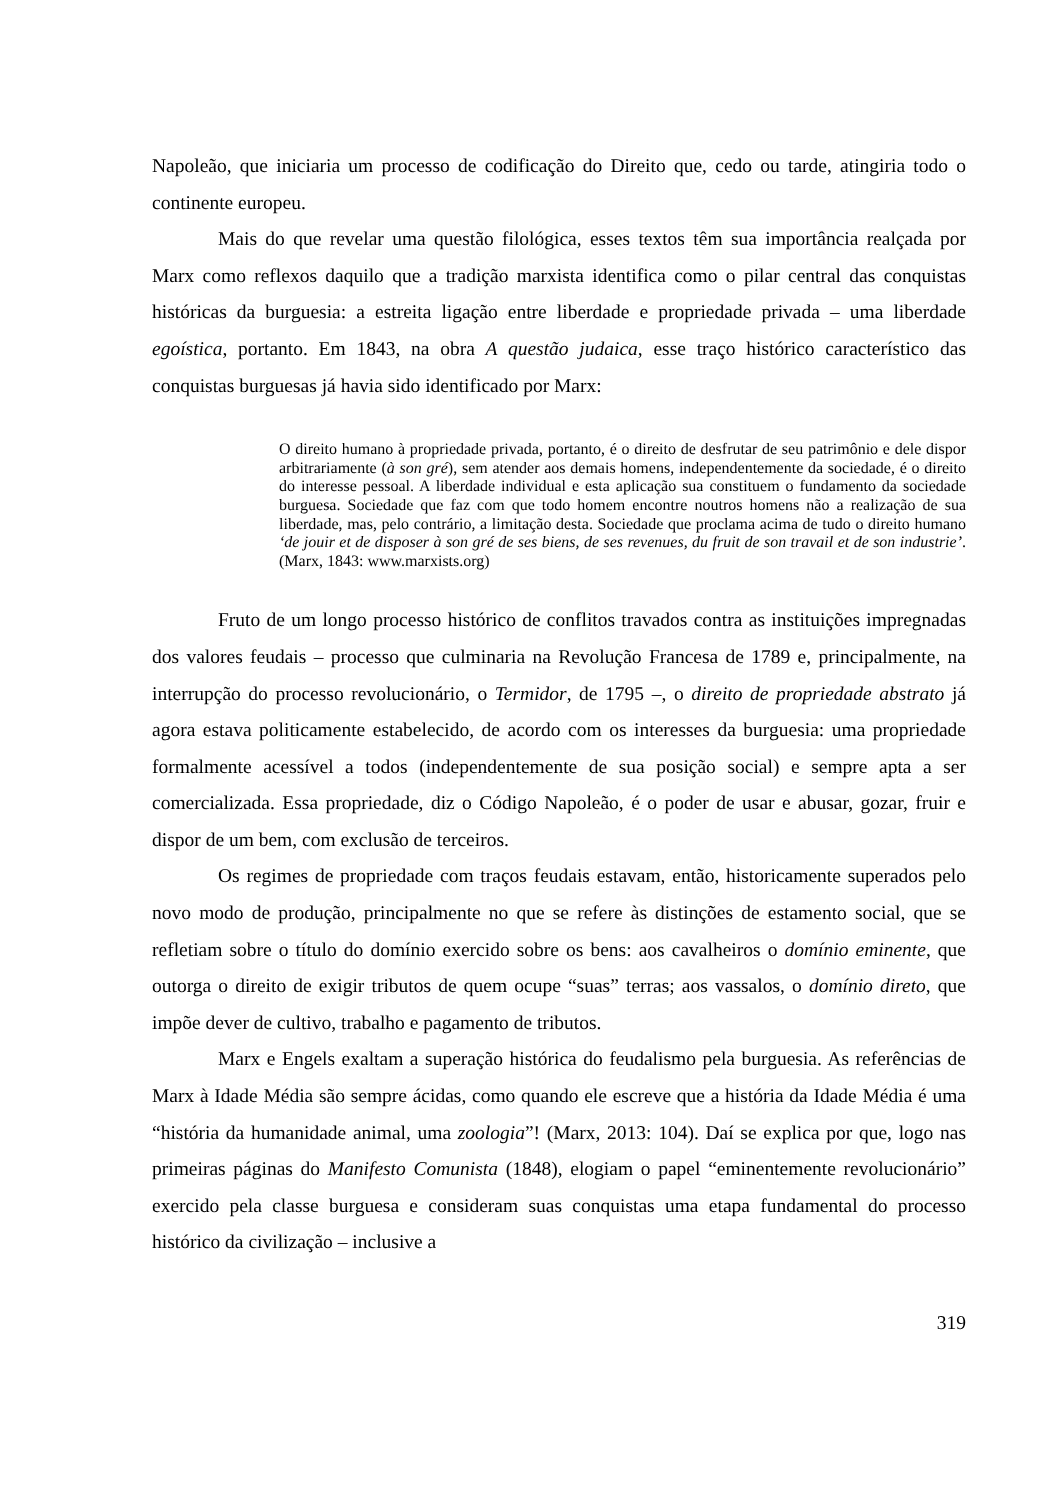Napoleão, que iniciaria um processo de codificação do Direito que, cedo ou tarde, atingiria todo o continente europeu.
Mais do que revelar uma questão filológica, esses textos têm sua importância realçada por Marx como reflexos daquilo que a tradição marxista identifica como o pilar central das conquistas históricas da burguesia: a estreita ligação entre liberdade e propriedade privada – uma liberdade egoística, portanto. Em 1843, na obra A questão judaica, esse traço histórico característico das conquistas burguesas já havia sido identificado por Marx:
O direito humano à propriedade privada, portanto, é o direito de desfrutar de seu patrimônio e dele dispor arbitrariamente (à son gré), sem atender aos demais homens, independentemente da sociedade, é o direito do interesse pessoal. A liberdade individual e esta aplicação sua constituem o fundamento da sociedade burguesa. Sociedade que faz com que todo homem encontre noutros homens não a realização de sua liberdade, mas, pelo contrário, a limitação desta. Sociedade que proclama acima de tudo o direito humano ‘de jouir et de disposer à son gré de ses biens, de ses revenues, du fruit de son travail et de son industrie’. (Marx, 1843: www.marxists.org)
Fruto de um longo processo histórico de conflitos travados contra as instituições impregnadas dos valores feudais – processo que culminaria na Revolução Francesa de 1789 e, principalmente, na interrupção do processo revolucionário, o Termidor, de 1795 –, o direito de propriedade abstrato já agora estava politicamente estabelecido, de acordo com os interesses da burguesia: uma propriedade formalmente acessível a todos (independentemente de sua posição social) e sempre apta a ser comercializada. Essa propriedade, diz o Código Napoleão, é o poder de usar e abusar, gozar, fruir e dispor de um bem, com exclusão de terceiros.
Os regimes de propriedade com traços feudais estavam, então, historicamente superados pelo novo modo de produção, principalmente no que se refere às distinções de estamento social, que se refletiam sobre o título do domínio exercido sobre os bens: aos cavalheiros o domínio eminente, que outorga o direito de exigir tributos de quem ocupe “suas” terras; aos vassalos, o domínio direto, que impõe dever de cultivo, trabalho e pagamento de tributos.
Marx e Engels exaltam a superação histórica do feudalismo pela burguesia. As referências de Marx à Idade Média são sempre ácidas, como quando ele escreve que a história da Idade Média é uma “história da humanidade animal, uma zoologia”! (Marx, 2013: 104). Daí se explica por que, logo nas primeiras páginas do Manifesto Comunista (1848), elogiam o papel “eminentemente revolucionário” exercido pela classe burguesa e consideram suas conquistas uma etapa fundamental do processo histórico da civilização – inclusive a
319